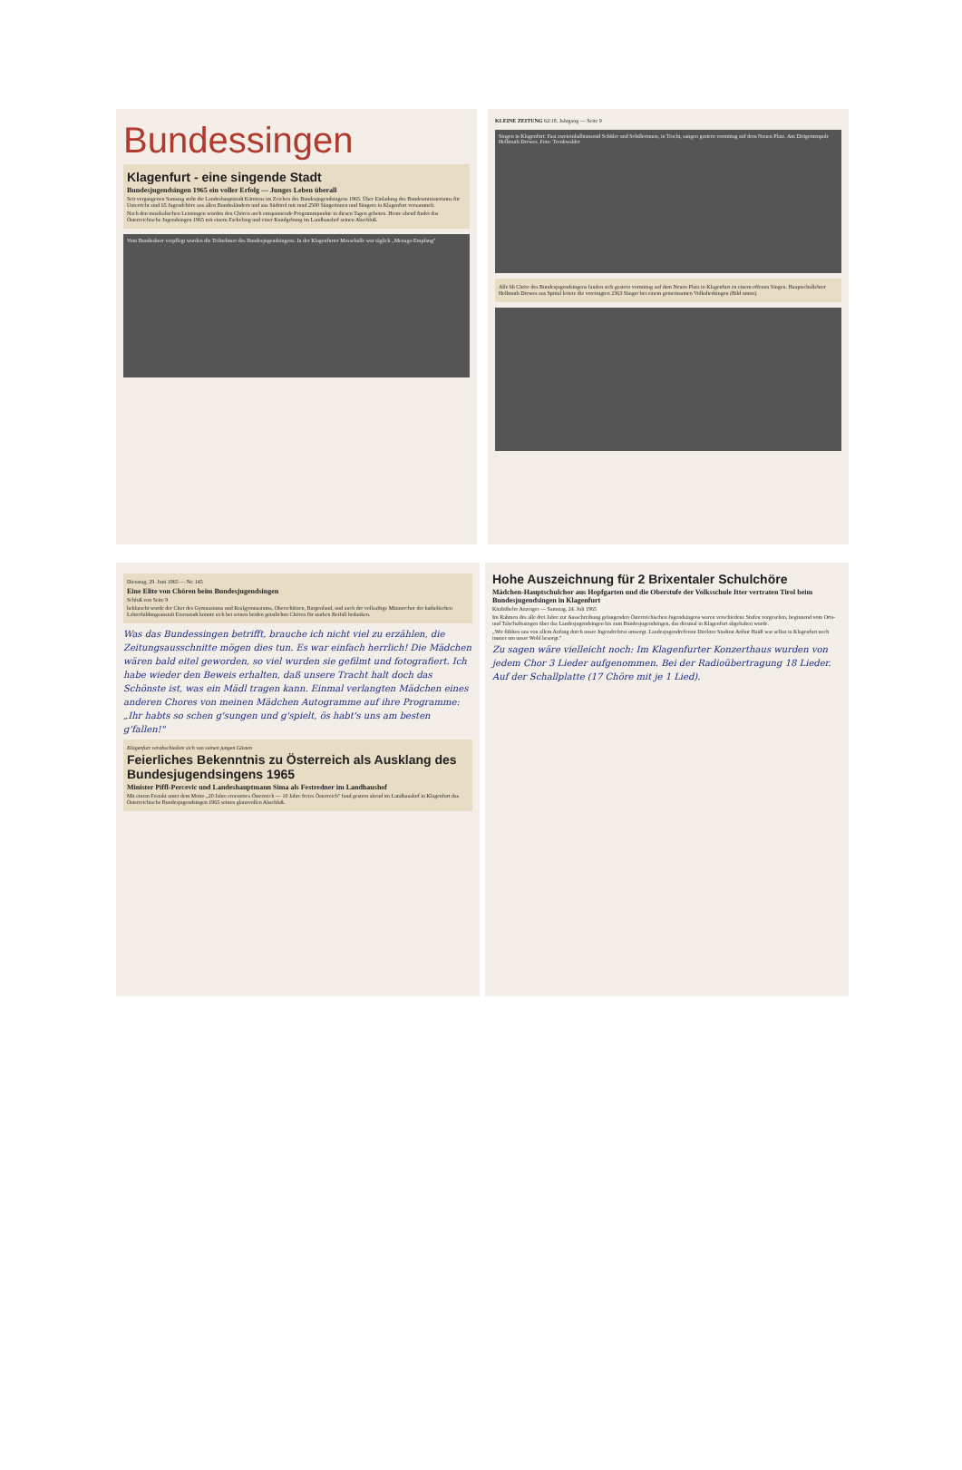Bundessingen
Klagenfurt - eine singende Stadt
Bundesjugendsingen 1965 ein voller Erfolg — Junges Leben überall
Seit vergangenen Samstag steht die Landeshauptstadt Kärntens im Zeichen des Bundesjugendsingens 1965. Über Einladung des Bundesministeriums für Unterricht sind 65 Jugendchöre aus allen Bundesländern und aus Südtirol mit rund 2500 Sängerinnen und Sängern in Klagenfurt versammelt.
Nach den musikalischen Leistungen wurden den Chören auch entspannende Programmpunkte in diesen Tagen geboten. Heute abend findet das Österreichische Jugendsingen 1965 mit einem Fackelzug und einer Kundgebung im Landhaushof seinen Abschluß.
Vom Bundesheer verpflegt wurden die Teilnehmer des Bundesjugendsingens. In der Klagenfurter Messehalle war täglich „Menage-Empfang"
KLEINE ZEITUNG 62/18. Jahrgang — Seite 9
Singen in Klagenfurt: Fast zweieinhalbtausend Schüler und Schülerinnen, in Tracht, sangen gestern vormittag auf dem Neuen Platz. Am Dirigentenpult Hellmuth Drewes. Foto: Trenkwalder
Alle 66 Chöre des Bundesjugendsingens fanden sich gestern vormittag auf dem Neuen Platz in Klagenfurt zu einem offenen Singen. Hauptschullehrer Hellmuth Drewes aus Spittal leitete die vereinigten 2363 Sänger bei einem gemeinsamen Volksliedsingen (Bild unten).
Dienstag, 29. Juni 1965 — Nr. 145
Eine Elite von Chören beim Bundesjugendsingen
Schluß von Seite 9
beklatscht wurde der Chor des Gymnasiums und Realgymnasiums, Oberschützen, Burgenland, und auch der vollsaftige Männerchor der katholischen Lehrerbildungsanstalt Eisenstadt konnte sich bei seinen beiden geistlichen Chören für starken Beifall bedanken.
Was das Bundessingen betrifft, brauche ich nicht viel zu erzählen, die Zeitungsausschnitte mögen dies tun. Es war einfach herrlich! Die Mädchen wären bald eitel geworden, so viel wurden sie gefilmt und fotografiert. Ich habe wieder den Beweis erhalten, daß unsere Tracht halt doch das Schönste ist, was ein Mädl tragen kann. Einmal verlangten Mädchen eines anderen Chores von meinen Mädchen Autogramme auf ihre Programme: „Ihr habts so schen g'sungen und g'spielt, ös habt's uns am besten g'fallen!"
Klagenfurt verabschiedete sich von seinen jungen Gästen
Feierliches Bekenntnis zu Österreich als Ausklang des Bundesjugendsingens 1965
Minister Piffl-Percevic und Landeshauptmann Sima als Festredner im Landhaushof
Mit einem Festakt unter dem Motto „20 Jahre erneuertes Österreich — 10 Jahre freies Österreich" fand gestern abend im Landhaushof in Klagenfurt das Österreichische Bundesjugendsingen 1965 seinen glanzvollen Abschluß.
Hohe Auszeichnung für 2 Brixentaler Schulchöre
Mädchen-Hauptschulchor aus Hopfgarten und die Oberstufe der Volksschule Itter vertraten Tirol beim Bundesjugendsingen in Klagenfurt
Kitzbüheler Anzeiger — Samstag, 24. Juli 1965
Im Rahmen des alle drei Jahre zur Ausschreibung gelangenden Österreichischen Jugendsingens waren verschiedene Stufen vorgesehen, beginnend vom Orts- und Talschaftssingen über das Landesjugendsingen bis zum Bundesjugendsingen, das diesmal in Klagenfurt abgehalten wurde.
„Wir fühlten uns von allem Anfang durch unser Jugendreferat umsorgt. Landesjugendreferent Direktor Stadtrat Arthur Haidl war selbst in Klagenfurt noch immer um unser Wohl besorgt."
Zu sagen wäre vielleicht noch: Im Klagenfurter Konzerthaus wurden von jedem Chor 3 Lieder aufgenommen. Bei der Radioübertragung 18 Lieder. Auf der Schallplatte (17 Chöre mit je 1 Lied).